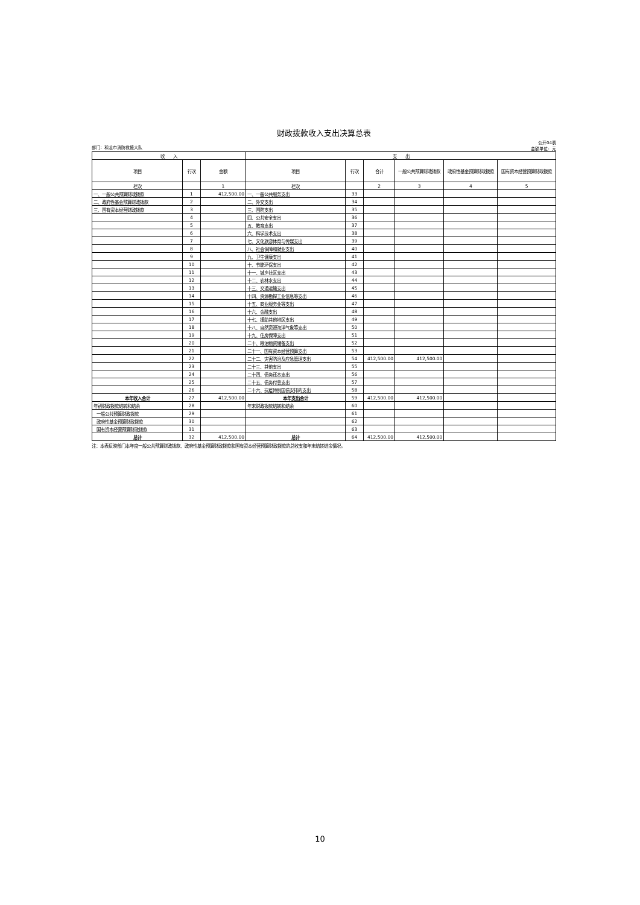财政拨款收入支出决算总表
部门：和龙市消防救援大队 公开04表
金额单位：元
| 收 入 | | | 支 出 | | | | | |
| --- | --- | --- | --- | --- | --- | --- | --- | --- |
| 项目 | 行次 | 金额 | 项目 | 行次 | 合计 | 一般公共预算财政拨款 | 政府性基金预算财政拨款 | 国有资本经营预算财政拨款 |
| 栏次 | | 1 | 栏次 | | 2 | 3 | 4 | 5 |
| 一、一般公共预算财政拨款 | 1 | 412,500.00 | 一、一般公共服务支出 | 33 | | | | |
| 二、政府性基金预算财政拨款 | 2 | | 二、外交支出 | 34 | | | | |
| 三、国有资本经营财政拨款 | 3 | | 三、国防支出 | 35 | | | | |
| | 4 | | 四、公共安全支出 | 36 | | | | |
| | 5 | | 五、教育支出 | 37 | | | | |
| | 6 | | 六、科学技术支出 | 38 | | | | |
| | 7 | | 七、文化旅游体育与传媒支出 | 39 | | | | |
| | 8 | | 八、社会保障和就业支出 | 40 | | | | |
| | 9 | | 九、卫生健康支出 | 41 | | | | |
| | 10 | | 十、节能环保支出 | 42 | | | | |
| | 11 | | 十一、城乡社区支出 | 43 | | | | |
| | 12 | | 十二、农林水支出 | 44 | | | | |
| | 13 | | 十三、交通运输支出 | 45 | | | | |
| | 14 | | 十四、资源勘探工业信息等支出 | 46 | | | | |
| | 15 | | 十五、商业服务业等支出 | 47 | | | | |
| | 16 | | 十六、金融支出 | 48 | | | | |
| | 17 | | 十七、援助其他地区支出 | 49 | | | | |
| | 18 | | 十八、自然资源海洋气象等支出 | 50 | | | | |
| | 19 | | 十九、住房保障支出 | 51 | | | | |
| | 20 | | 二十、粮油物资储备支出 | 52 | | | | |
| | 21 | | 二十一、国有资本经营预算支出 | 53 | | | | |
| | 22 | | 二十二、灾害防治及应急管理支出 | 54 | 412,500.00 | 412,500.00 | | |
| | 23 | | 二十三、其他支出 | 55 | | | | |
| | 24 | | 二十四、债务还本支出 | 56 | | | | |
| | 25 | | 二十五、债务付息支出 | 57 | | | | |
| | 26 | | 二十六、抗疫特别国债安排的支出 | 58 | | | | |
| 本年收入合计 | 27 | 412,500.00 | 本年支出合计 | 59 | 412,500.00 | 412,500.00 | | |
| 年初财政拨款结转和结余 | 28 | | 年末财政拨款结转和结余 | 60 | | | | |
| 一般公共预算财政拨款 | 29 | | | 61 | | | | |
| 政府性基金预算财政拨款 | 30 | | | 62 | | | | |
| 国有资本经营预算财政拨款 | 31 | | | 63 | | | | |
| 总计 | 32 | 412,500.00 | 总计 | 64 | 412,500.00 | 412,500.00 | | |
注：本表反映部门本年度一般公共预算财政拨款、政府性基金预算财政拨款和国有资本经营预算财政拨款的总收支和年末结转结余情况。
10